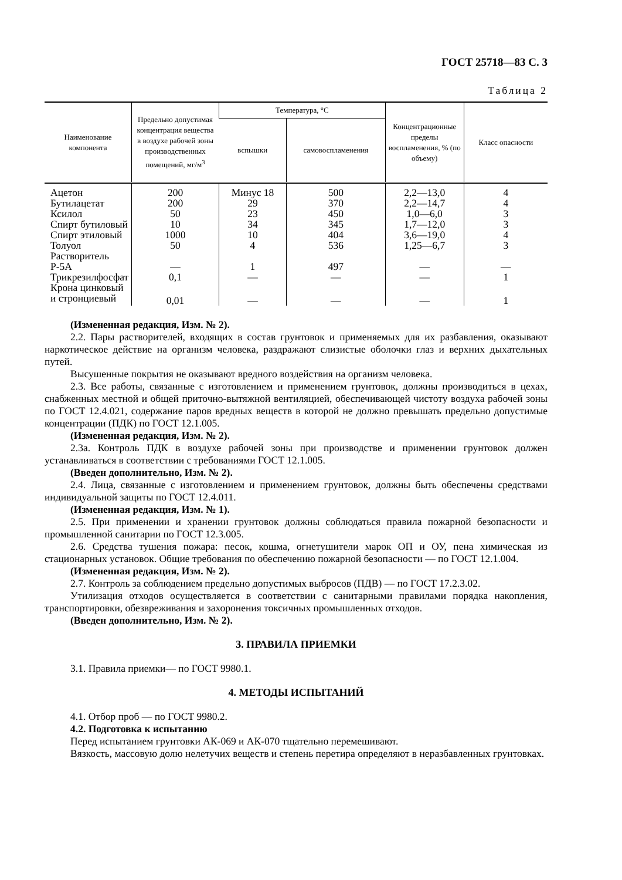ГОСТ 25718—83 С. 3
Таблица 2
| Наименование компонента | Предельно допустимая концентрация вещества в воздухе рабочей зоны производственных помещений, мг/м<sup>3</sup> | Температура, °С | | Концентраци­онные пределы воспламенения, % (по объему) | Класс опасности |
| --- | --- | --- | --- | --- | --- |
| | | вспышки | самовоспламе­нения | | |
| Ацетон | 200 | Минус 18 | 500 | 2,2—13,0 | 4 |
| Бутилацетат | 200 | 29 | 370 | 2,2—14,7 | 4 |
| Ксилол | 50 | 23 | 450 | 1,0—6,0 | 3 |
| Спирт бутиловый | 10 | 34 | 345 | 1,7—12,0 | 3 |
| Спирт этиловый | 1000 | 10 | 404 | 3,6—19,0 | 4 |
| Толуол | 50 | 4 | 536 | 1,25—6,7 | 3 |
| Растворитель Р-5А | — | 1 | 497 | — | — |
| Трикрезилфосфат | 0,1 | — | — | — | 1 |
| Крона цинковый и стронциевый | 0,01 | — | — | — | 1 |
(Измененная редакция, Изм. № 2).
2.2. Пары растворителей, входящих в состав грунтовок и применяемых для их разбавления, оказывают наркотическое действие на организм человека, раздражают слизистые оболочки глаз и верхних дыхательных путей.
Высушенные покрытия не оказывают вредного воздействия на организм человека.
2.3. Все работы, связанные с изготовлением и применением грунтовок, должны производить­ся в цехах, снабженных местной и общей приточно-вытяжной вентиляцией, обеспечивающей чис­тоту воздуха рабочей зоны по ГОСТ 12.4.021, содержание паров вредных веществ в которой не должно превышать предельно допустимые концентрации (ПДК) по ГОСТ 12.1.005.
(Измененная редакция, Изм. № 2).
2.3а. Контроль ПДК в воздухе рабочей зоны при производстве и применении грунтовок дол­жен устанавливаться в соответствии с требованиями ГОСТ 12.1.005.
(Введен дополнительно, Изм. № 2).
2.4. Лица, связанные с изготовлением и применением грунтовок, должны быть обеспечены средствами индивидуальной защиты по ГОСТ 12.4.011.
(Измененная редакция, Изм. № 1).
2.5. При применении и хранении грунтовок должны соблюдаться правила пожарной безопас­ности и промышленной санитарии по ГОСТ 12.3.005.
2.6. Средства тушения пожара: песок, кошма, огнетушители марок ОП и ОУ, пена химичес­кая из стационарных установок. Общие требования по обеспечению пожарной безопасности — по ГОСТ 12.1.004.
(Измененная редакция, Изм. № 2).
2.7. Контроль за соблюдением предельно допустимых выбросов (ПДВ) — по ГОСТ 17.2.3.02.
Утилизация отходов осуществляется в соответствии с санитарными правилами порядка накоп­ления, транспортировки, обезвреживания и захоронения токсичных промышленных отходов.
(Введен дополнительно, Изм. № 2).
3. ПРАВИЛА ПРИЕМКИ
3.1. Правила приемки— по ГОСТ 9980.1.
4. МЕТОДЫ ИСПЫТАНИЙ
4.1. Отбор проб — по ГОСТ 9980.2.
4.2. Подготовка к испытанию
Перед испытанием грунтовки АК-069 и АК-070 тщательно перемешивают.
Вязкость, массовую долю нелетучих веществ и степень перетира определяют в неразбавленных грунтовках.